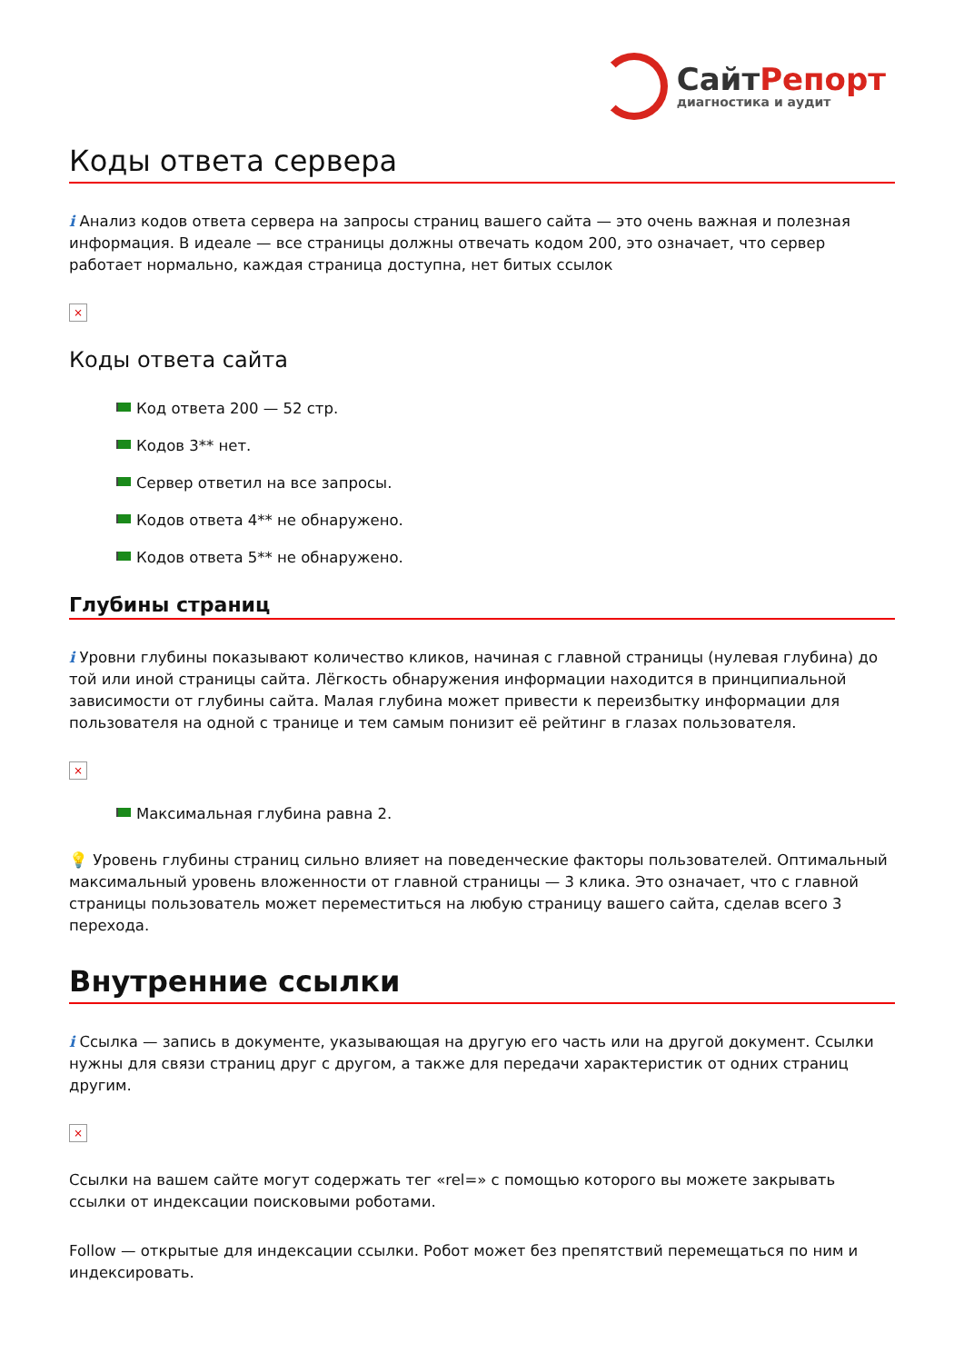СайтРепорт
диагностика и аудит
Коды ответа сервера
i Анализ кодов ответа сервера на запросы страниц вашего сайта — это очень важная и полезная информация. В идеале — все страницы должны отвечать кодом 200, это означает, что сервер работает нормально, каждая страница доступна, нет битых ссылок
×
Коды ответа сайта
Код ответа 200 — 52 стр.
Кодов 3** нет.
Сервер ответил на все запросы.
Кодов ответа 4** не обнаружено.
Кодов ответа 5** не обнаружено.
Глубины страниц
i Уровни глубины показывают количество кликов, начиная с главной страницы (нулевая глубина) до той или иной страницы сайта. Лёгкость обнаружения информации находится в принципиальной зависимости от глубины сайта. Малая глубина может привести к переизбытку информации для пользователя на одной с транице и тем самым понизит её рейтинг в глазах пользователя.
×
Максимальная глубина равна 2.
💡 Уровень глубины страниц сильно влияет на поведенческие факторы пользователей. Оптимальный максимальный уровень вложенности от главной страницы — 3 клика. Это означает, что с главной страницы пользователь может переместиться на любую страницу вашего сайта, сделав всего 3 перехода.
Внутренние ссылки
i Ссылка — запись в документе, указывающая на другую его часть или на другой документ. Ссылки нужны для связи страниц друг с другом, а также для передачи характеристик от одних страниц другим.
×
Ссылки на вашем сайте могут содержать тег «rel=» с помощью которого вы можете закрывать ссылки от индексации поисковыми роботами.
Follow — открытые для индексации ссылки. Робот может без препятствий перемещаться по ним и индексировать.